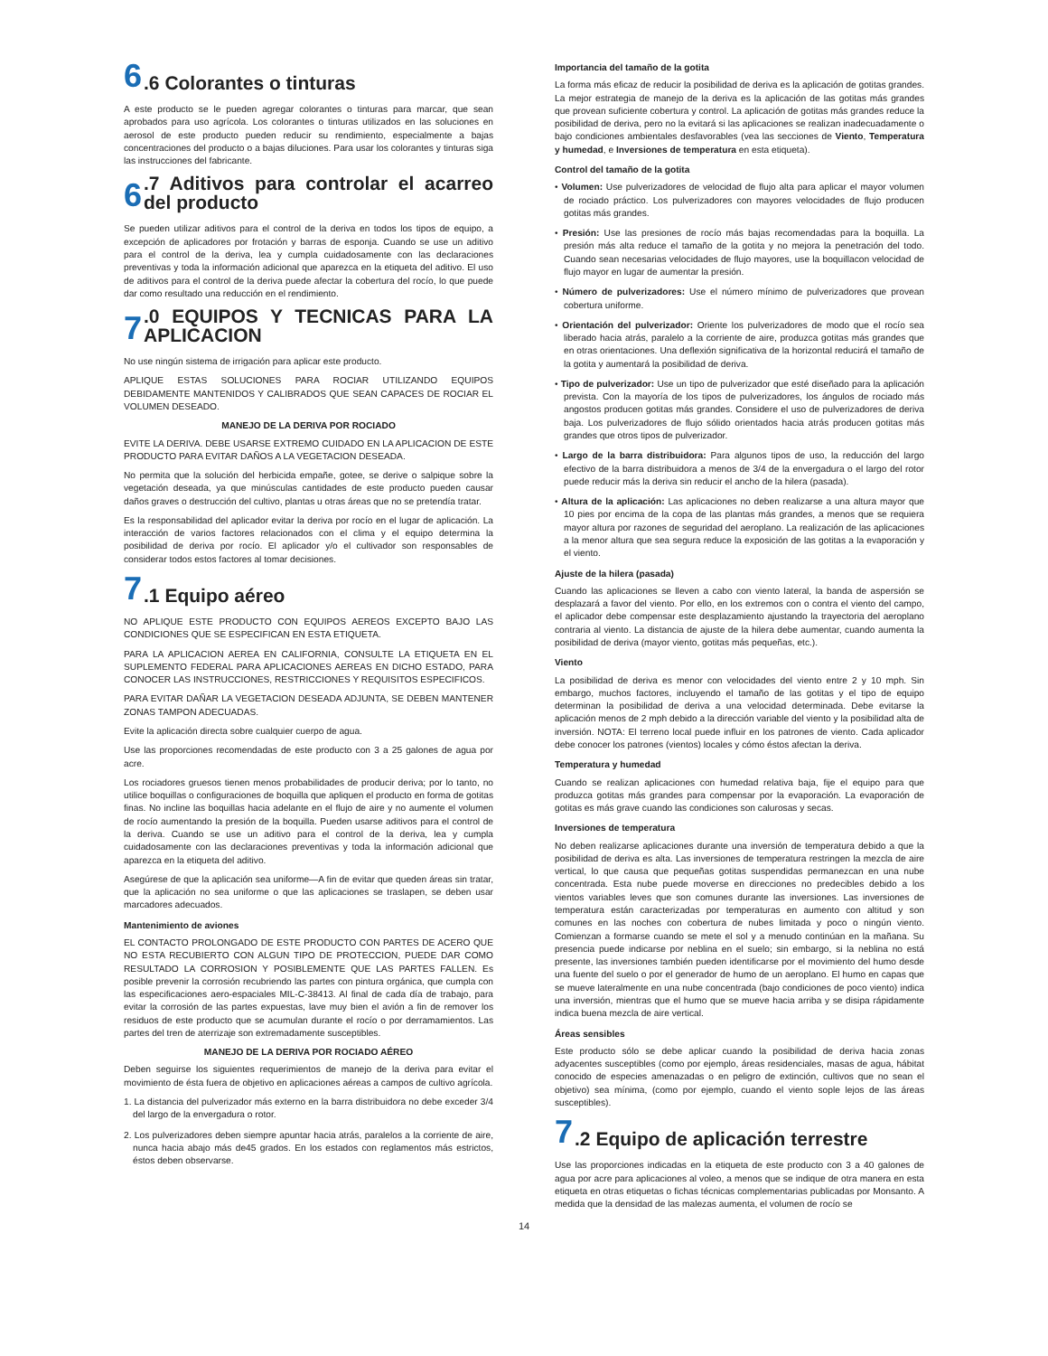6.6 Colorantes o tinturas
A este producto se le pueden agregar colorantes o tinturas para marcar, que sean aprobados para uso agrícola. Los colorantes o tinturas utilizados en las soluciones en aerosol de este producto pueden reducir su rendimiento, especialmente a bajas concentraciones del producto o a bajas diluciones. Para usar los colorantes y tinturas siga las instrucciones del fabricante.
6.7 Aditivos para controlar el acarreo del producto
Se pueden utilizar aditivos para el control de la deriva en todos los tipos de equipo, a excepción de aplicadores por frotación y barras de esponja. Cuando se use un aditivo para el control de la deriva, lea y cumpla cuidadosamente con las declaraciones preventivas y toda la información adicional que aparezca en la etiqueta del aditivo. El uso de aditivos para el control de la deriva puede afectar la cobertura del rocío, lo que puede dar como resultado una reducción en el rendimiento.
7.0 EQUIPOS Y TECNICAS PARA LA APLICACION
No use ningún sistema de irrigación para aplicar este producto.
APLIQUE ESTAS SOLUCIONES PARA ROCIAR UTILIZANDO EQUIPOS DEBIDAMENTE MANTENIDOS Y CALIBRADOS QUE SEAN CAPACES DE ROCIAR EL VOLUMEN DESEADO.
MANEJO DE LA DERIVA POR ROCIADO
EVITE LA DERIVA. DEBE USARSE EXTREMO CUIDADO EN LA APLICACION DE ESTE PRODUCTO PARA EVITAR DAÑOS A LA VEGETACION DESEADA.
No permita que la solución del herbicida empañe, gotee, se derive o salpique sobre la vegetación deseada, ya que minúsculas cantidades de este producto pueden causar daños graves o destrucción del cultivo, plantas u otras áreas que no se pretendía tratar.
Es la responsabilidad del aplicador evitar la deriva por rocío en el lugar de aplicación. La interacción de varios factores relacionados con el clima y el equipo determina la posibilidad de deriva por rocío. El aplicador y/o el cultivador son responsables de considerar todos estos factores al tomar decisiones.
7.1 Equipo aéreo
NO APLIQUE ESTE PRODUCTO CON EQUIPOS AEREOS EXCEPTO BAJO LAS CONDICIONES QUE SE ESPECIFICAN EN ESTA ETIQUETA.
PARA LA APLICACION AEREA EN CALIFORNIA, CONSULTE LA ETIQUETA EN EL SUPLEMENTO FEDERAL PARA APLICACIONES AEREAS EN DICHO ESTADO, PARA CONOCER LAS INSTRUCCIONES, RESTRICCIONES Y REQUISITOS ESPECIFICOS.
PARA EVITAR DAÑAR LA VEGETACION DESEADA ADJUNTA, SE DEBEN MANTENER ZONAS TAMPON ADECUADAS.
Evite la aplicación directa sobre cualquier cuerpo de agua.
Use las proporciones recomendadas de este producto con 3 a 25 galones de agua por acre.
Los rociadores gruesos tienen menos probabilidades de producir deriva; por lo tanto, no utilice boquillas o configuraciones de boquilla que apliquen el producto en forma de gotitas finas. No incline las boquillas hacia adelante en el flujo de aire y no aumente el volumen de rocío aumentando la presión de la boquilla. Pueden usarse aditivos para el control de la deriva. Cuando se use un aditivo para el control de la deriva, lea y cumpla cuidadosamente con las declaraciones preventivas y toda la información adicional que aparezca en la etiqueta del aditivo.
Asegúrese de que la aplicación sea uniforme—A fin de evitar que queden áreas sin tratar, que la aplicación no sea uniforme o que las aplicaciones se traslapen, se deben usar marcadores adecuados.
Mantenimiento de aviones
EL CONTACTO PROLONGADO DE ESTE PRODUCTO CON PARTES DE ACERO QUE NO ESTA RECUBIERTO CON ALGUN TIPO DE PROTECCION, PUEDE DAR COMO RESULTADO LA CORROSION Y POSIBLEMENTE QUE LAS PARTES FALLEN. Es posible prevenir la corrosión recubriendo las partes con pintura orgánica, que cumpla con las especificaciones aero-espaciales MIL-C-38413. Al final de cada día de trabajo, para evitar la corrosión de las partes expuestas, lave muy bien el avión a fin de remover los residuos de este producto que se acumulan durante el rocío o por derramamientos. Las partes del tren de aterrizaje son extremadamente susceptibles.
MANEJO DE LA DERIVA POR ROCIADO AÉREO
Deben seguirse los siguientes requerimientos de manejo de la deriva para evitar el movimiento de ésta fuera de objetivo en aplicaciones aéreas a campos de cultivo agrícola.
1. La distancia del pulverizador más externo en la barra distribuidora no debe exceder 3/4 del largo de la envergadura o rotor.
2. Los pulverizadores deben siempre apuntar hacia atrás, paralelos a la corriente de aire, nunca hacia abajo más de45 grados. En los estados con reglamentos más estrictos, éstos deben observarse.
Importancia del tamaño de la gotita
La forma más eficaz de reducir la posibilidad de deriva es la aplicación de gotitas grandes. La mejor estrategia de manejo de la deriva es la aplicación de las gotitas más grandes que provean suficiente cobertura y control. La aplicación de gotitas más grandes reduce la posibilidad de deriva, pero no la evitará si las aplicaciones se realizan inadecuadamente o bajo condiciones ambientales desfavorables (vea las secciones de Viento, Temperatura y humedad, e Inversiones de temperatura en esta etiqueta).
Control del tamaño de la gotita
• Volumen: Use pulverizadores de velocidad de flujo alta para aplicar el mayor volumen de rociado práctico. Los pulverizadores con mayores velocidades de flujo producen gotitas más grandes.
• Presión: Use las presiones de rocío más bajas recomendadas para la boquilla. La presión más alta reduce el tamaño de la gotita y no mejora la penetración del todo. Cuando sean necesarias velocidades de flujo mayores, use la boquillacon velocidad de flujo mayor en lugar de aumentar la presión.
• Número de pulverizadores: Use el número mínimo de pulverizadores que provean cobertura uniforme.
• Orientación del pulverizador: Oriente los pulverizadores de modo que el rocío sea liberado hacia atrás, paralelo a la corriente de aire, produzca gotitas más grandes que en otras orientaciones. Una deflexión significativa de la horizontal reducirá el tamaño de la gotita y aumentará la posibilidad de deriva.
• Tipo de pulverizador: Use un tipo de pulverizador que esté diseñado para la aplicación prevista. Con la mayoría de los tipos de pulverizadores, los ángulos de rociado más angostos producen gotitas más grandes. Considere el uso de pulverizadores de deriva baja. Los pulverizadores de flujo sólido orientados hacia atrás producen gotitas más grandes que otros tipos de pulverizador.
• Largo de la barra distribuidora: Para algunos tipos de uso, la reducción del largo efectivo de la barra distribuidora a menos de 3/4 de la envergadura o el largo del rotor puede reducir más la deriva sin reducir el ancho de la hilera (pasada).
• Altura de la aplicación: Las aplicaciones no deben realizarse a una altura mayor que 10 pies por encima de la copa de las plantas más grandes, a menos que se requiera mayor altura por razones de seguridad del aeroplano. La realización de las aplicaciones a la menor altura que sea segura reduce la exposición de las gotitas a la evaporación y el viento.
Ajuste de la hilera (pasada)
Cuando las aplicaciones se lleven a cabo con viento lateral, la banda de aspersión se desplazará a favor del viento. Por ello, en los extremos con o contra el viento del campo, el aplicador debe compensar este desplazamiento ajustando la trayectoria del aeroplano contraria al viento. La distancia de ajuste de la hilera debe aumentar, cuando aumenta la posibilidad de deriva (mayor viento, gotitas más pequeñas, etc.).
Viento
La posibilidad de deriva es menor con velocidades del viento entre 2 y 10 mph. Sin embargo, muchos factores, incluyendo el tamaño de las gotitas y el tipo de equipo determinan la posibilidad de deriva a una velocidad determinada. Debe evitarse la aplicación menos de 2 mph debido a la dirección variable del viento y la posibilidad alta de inversión. NOTA: El terreno local puede influir en los patrones de viento. Cada aplicador debe conocer los patrones (vientos) locales y cómo éstos afectan la deriva.
Temperatura y humedad
Cuando se realizan aplicaciones con humedad relativa baja, fije el equipo para que produzca gotitas más grandes para compensar por la evaporación. La evaporación de gotitas es más grave cuando las condiciones son calurosas y secas.
Inversiones de temperatura
No deben realizarse aplicaciones durante una inversión de temperatura debido a que la posibilidad de deriva es alta. Las inversiones de temperatura restringen la mezcla de aire vertical, lo que causa que pequeñas gotitas suspendidas permanezcan en una nube concentrada. Esta nube puede moverse en direcciones no predecibles debido a los vientos variables leves que son comunes durante las inversiones. Las inversiones de temperatura están caracterizadas por temperaturas en aumento con altitud y son comunes en las noches con cobertura de nubes limitada y poco o ningún viento. Comienzan a formarse cuando se mete el sol y a menudo continúan en la mañana. Su presencia puede indicarse por neblina en el suelo; sin embargo, si la neblina no está presente, las inversiones también pueden identificarse por el movimiento del humo desde una fuente del suelo o por el generador de humo de un aeroplano. El humo en capas que se mueve lateralmente en una nube concentrada (bajo condiciones de poco viento) indica una inversión, mientras que el humo que se mueve hacia arriba y se disipa rápidamente indica buena mezcla de aire vertical.
Áreas sensibles
Este producto sólo se debe aplicar cuando la posibilidad de deriva hacia zonas adyacentes susceptibles (como por ejemplo, áreas residenciales, masas de agua, hábitat conocido de especies amenazadas o en peligro de extinción, cultivos que no sean el objetivo) sea mínima, (como por ejemplo, cuando el viento sople lejos de las áreas susceptibles).
7.2 Equipo de aplicación terrestre
Use las proporciones indicadas en la etiqueta de este producto con 3 a 40 galones de agua por acre para aplicaciones al voleo, a menos que se indique de otra manera en esta etiqueta en otras etiquetas o fichas técnicas complementarias publicadas por Monsanto. A medida que la densidad de las malezas aumenta, el volumen de rocío se
14